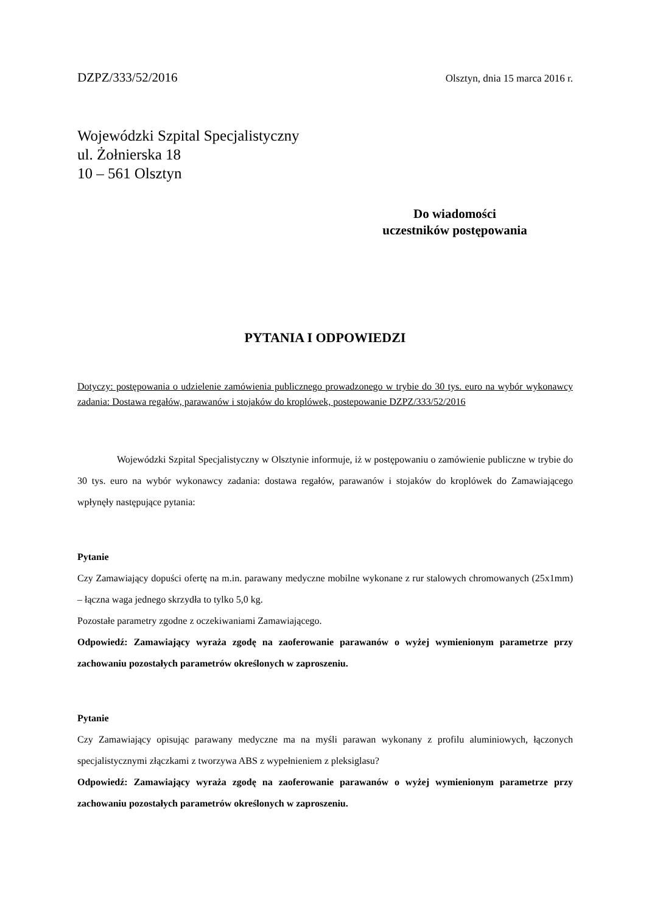DZPZ/333/52/2016 Olsztyn, dnia 15 marca 2016 r.
Wojewódzki Szpital Specjalistyczny
ul. Żołnierska 18
10 – 561 Olsztyn
Do wiadomości
uczestników postępowania
PYTANIA I ODPOWIEDZI
Dotyczy: postępowania o udzielenie zamówienia publicznego prowadzonego w trybie do 30 tys. euro na wybór wykonawcy zadania: Dostawa regałów, parawanów i stojaków do kroplówek, postepowanie DZPZ/333/52/2016
Wojewódzki Szpital Specjalistyczny w Olsztynie informuje, iż w postępowaniu o zamówienie publiczne w trybie do 30 tys. euro na wybór wykonawcy zadania: dostawa regałów, parawanów i stojaków do kroplówek do Zamawiającego wpłynęły następujące pytania:
Pytanie
Czy Zamawiający dopuści ofertę na m.in. parawany medyczne mobilne wykonane z rur stalowych chromowanych (25x1mm) – łączna waga jednego skrzydła to tylko 5,0 kg.
Pozostałe parametry zgodne z oczekiwaniami Zamawiającego.
Odpowiedź: Zamawiający wyraża zgodę na zaoferowanie parawanów o wyżej wymienionym parametrze przy zachowaniu pozostałych parametrów określonych w zaproszeniu.
Pytanie
Czy Zamawiający opisując parawany medyczne ma na myśli parawan wykonany z profilu aluminiowych, łączonych specjalistycznymi złączkami z tworzywa ABS z wypełnieniem z pleksiglasu?
Odpowiedź: Zamawiający wyraża zgodę na zaoferowanie parawanów o wyżej wymienionym parametrze przy zachowaniu pozostałych parametrów określonych w zaproszeniu.